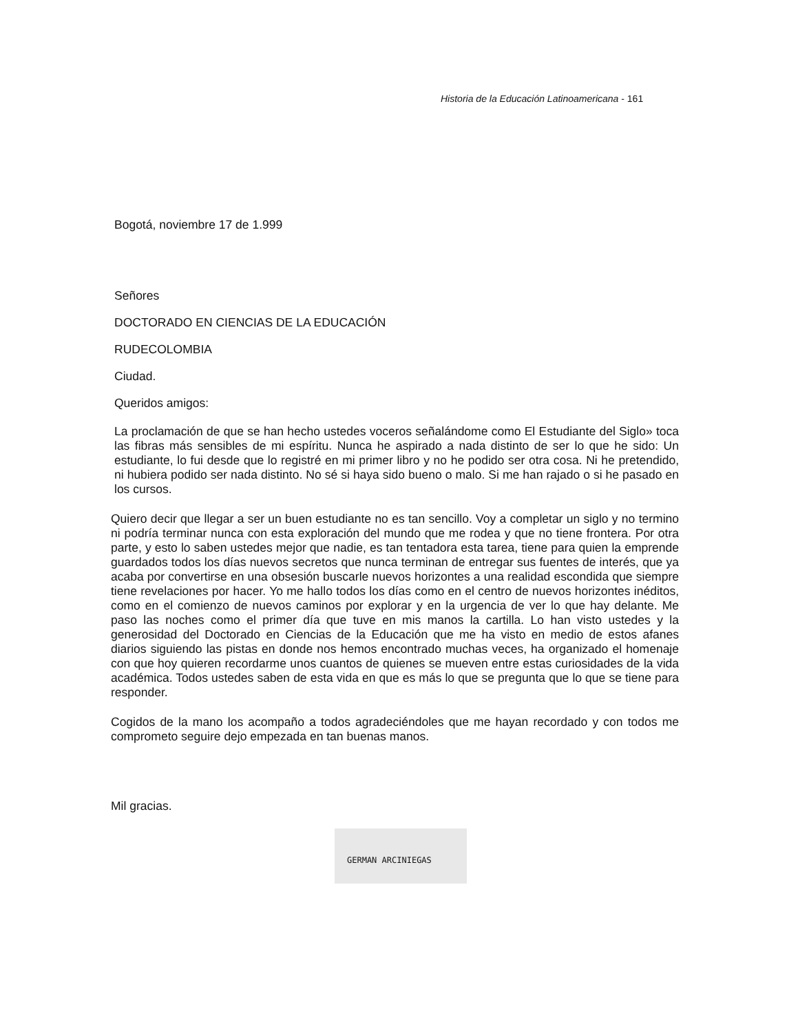Historia de la Educación Latinoamericana - 161
Bogotá, noviembre 17 de 1.999
Señores
DOCTORADO EN CIENCIAS DE LA EDUCACIÓN
RUDECOLOMBIA
Ciudad.
Queridos amigos:
La proclamación de que se han hecho ustedes voceros señalándome como El Estudiante del Siglo» toca las fibras más sensibles de mi espíritu. Nunca he aspirado a nada distinto de ser lo que he sido: Un estudiante, lo fui desde que lo registré en mi primer libro y no he podido ser otra cosa. Ni he pretendido, ni hubiera podido ser nada distinto. No sé si haya sido bueno o malo. Si me han rajado o si he pasado en los cursos.
Quiero decir que llegar a ser un buen estudiante no es tan sencillo. Voy a completar un siglo y no termino ni podría terminar nunca con esta exploración del mundo que me rodea y que no tiene frontera. Por otra parte, y esto lo saben ustedes mejor que nadie, es tan tentadora esta tarea, tiene para quien la emprende guardados todos los días nuevos secretos que nunca terminan de entregar sus fuentes de interés, que ya acaba por convertirse en una obsesión buscarle nuevos horizontes a una realidad escondida que siempre tiene revelaciones por hacer. Yo me hallo todos los días como en el centro de nuevos horizontes inéditos, como en el comienzo de nuevos caminos por explorar y en la urgencia de ver lo que hay delante. Me paso las noches como el primer día que tuve en mis manos la cartilla. Lo han visto ustedes y la generosidad del Doctorado en Ciencias de la Educación que me ha visto en medio de estos afanes diarios siguiendo las pistas en donde nos hemos encontrado muchas veces, ha organizado el homenaje con que hoy quieren recordarme unos cuantos de quienes se mueven entre estas curiosidades de la vida académica. Todos ustedes saben de esta vida en que es más lo que se pregunta que lo que se tiene para responder.
Cogidos de la mano los acompaño a todos agradeciéndoles que me hayan recordado y con todos me comprometo seguire dejo empezada en tan buenas manos.
Mil gracias.
GERMAN ARCINIEGAS